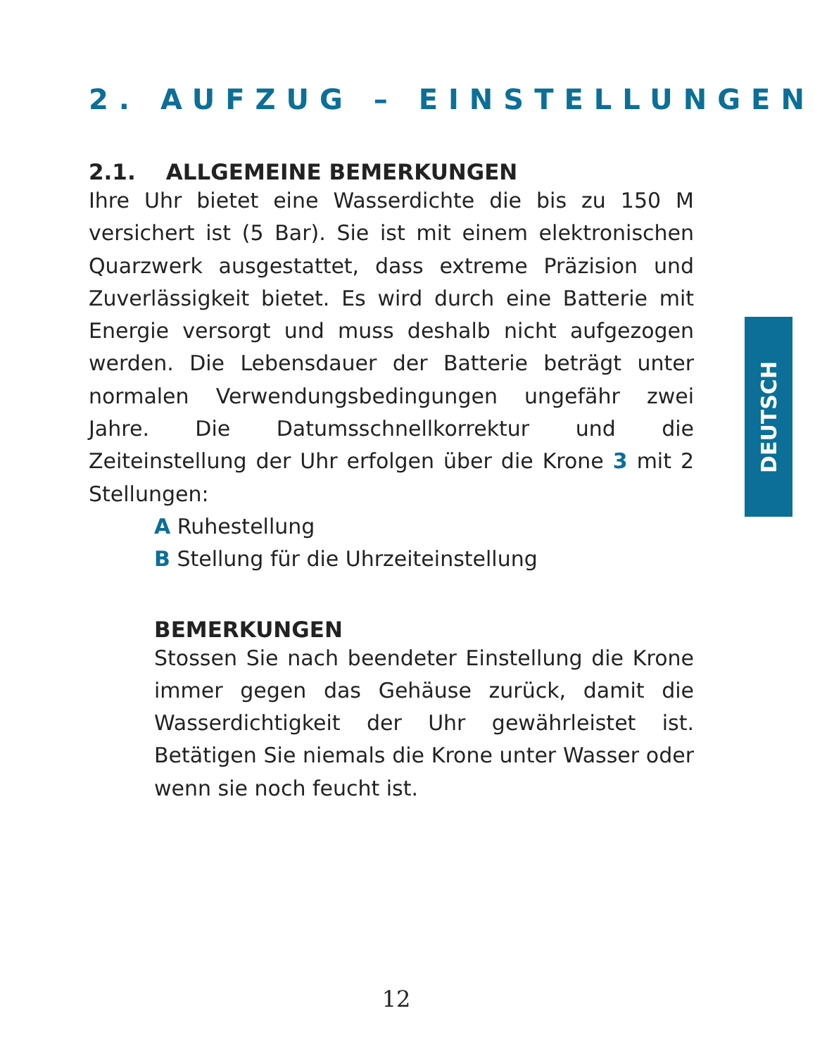2. AUFZUG – EINSTELLUNGEN
2.1. ALLGEMEINE BEMERKUNGEN
Ihre Uhr bietet eine Wasserdichte die bis zu 150 M versichert ist (5 Bar). Sie ist mit einem elektronischen Quarzwerk ausgestattet, dass extreme Präzision und Zuverlässigkeit bietet. Es wird durch eine Batterie mit Energie versorgt und muss deshalb nicht aufgezogen werden. Die Lebensdauer der Batterie beträgt unter normalen Verwendungsbedingungen ungefähr zwei Jahre. Die Datumsschnellkorrektur und die Zeiteinstellung der Uhr erfolgen über die Krone 3 mit 2 Stellungen:
A Ruhestellung
B Stellung für die Uhrzeiteinstellung
BEMERKUNGEN
Stossen Sie nach beendeter Einstellung die Krone immer gegen das Gehäuse zurück, damit die Wasserdichtigkeit der Uhr gewährleistet ist. Betätigen Sie niemals die Krone unter Wasser oder wenn sie noch feucht ist.
DEUTSCH
12